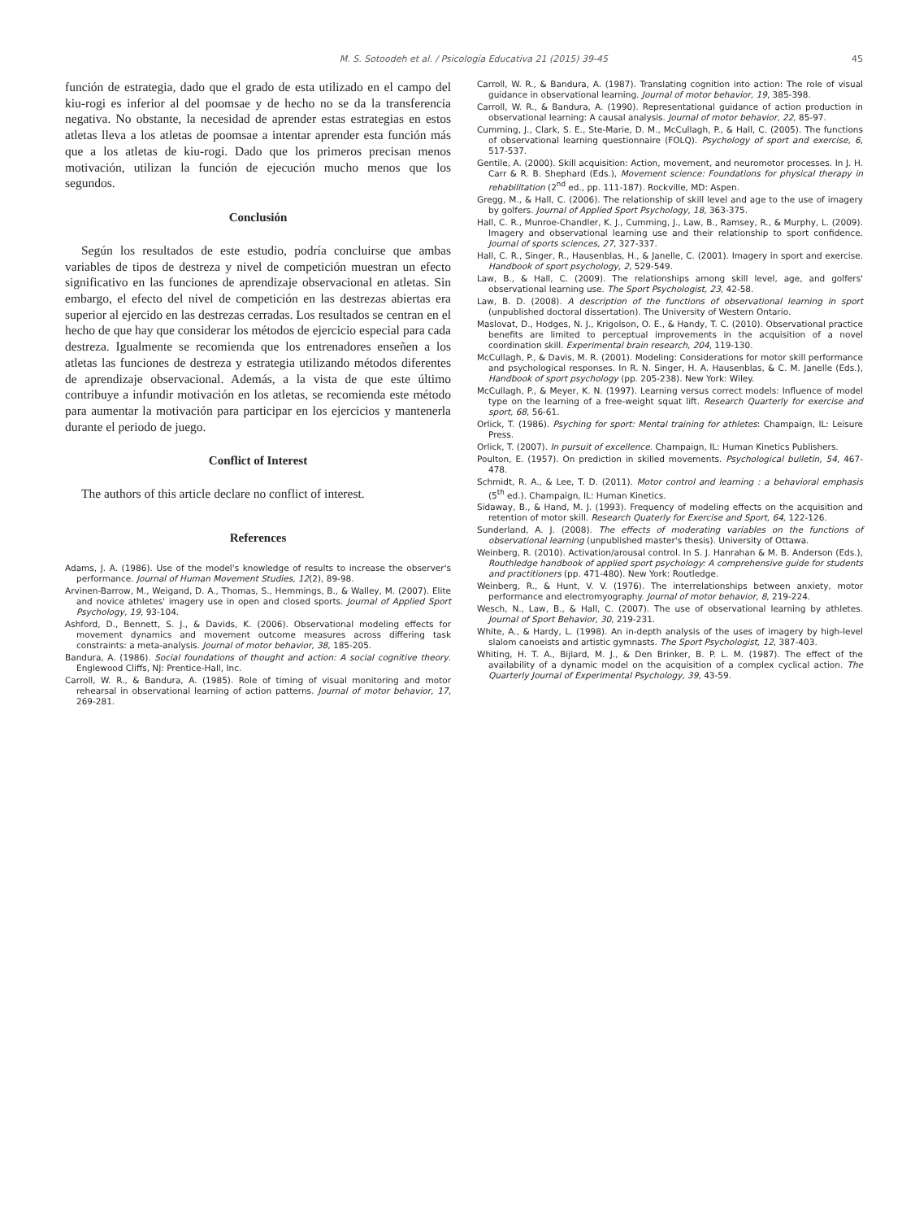M. S. Sotoodeh et al. / Psicología Educativa 21 (2015) 39-45 45
función de estrategia, dado que el grado de esta utilizado en el campo del kiu-rogi es inferior al del poomsae y de hecho no se da la transferencia negativa. No obstante, la necesidad de aprender estas estrategias en estos atletas lleva a los atletas de poomsae a intentar aprender esta función más que a los atletas de kiu-rogi. Dado que los primeros precisan menos motivación, utilizan la función de ejecución mucho menos que los segundos.
Conclusión
Según los resultados de este estudio, podría concluirse que ambas variables de tipos de destreza y nivel de competición muestran un efecto significativo en las funciones de aprendizaje observacional en atletas. Sin embargo, el efecto del nivel de competición en las destrezas abiertas era superior al ejercido en las destrezas cerradas. Los resultados se centran en el hecho de que hay que considerar los métodos de ejercicio especial para cada destreza. Igualmente se recomienda que los entrenadores enseñen a los atletas las funciones de destreza y estrategia utilizando métodos diferentes de aprendizaje observacional. Además, a la vista de que este último contribuye a infundir motivación en los atletas, se recomienda este método para aumentar la motivación para participar en los ejercicios y mantenerla durante el periodo de juego.
Conflict of Interest
The authors of this article declare no conflict of interest.
References
Adams, J. A. (1986). Use of the model's knowledge of results to increase the observer's performance. Journal of Human Movement Studies, 12(2), 89-98.
Arvinen-Barrow, M., Weigand, D. A., Thomas, S., Hemmings, B., & Walley, M. (2007). Elite and novice athletes' imagery use in open and closed sports. Journal of Applied Sport Psychology, 19, 93-104.
Ashford, D., Bennett, S. J., & Davids, K. (2006). Observational modeling effects for movement dynamics and movement outcome measures across differing task constraints: a meta-analysis. Journal of motor behavior, 38, 185-205.
Bandura, A. (1986). Social foundations of thought and action: A social cognitive theory. Englewood Cliffs, NJ: Prentice-Hall, Inc.
Carroll, W. R., & Bandura, A. (1985). Role of timing of visual monitoring and motor rehearsal in observational learning of action patterns. Journal of motor behavior, 17, 269-281.
Carroll, W. R., & Bandura, A. (1987). Translating cognition into action: The role of visual guidance in observational learning. Journal of motor behavior, 19, 385-398.
Carroll, W. R., & Bandura, A. (1990). Representational guidance of action production in observational learning: A causal analysis. Journal of motor behavior, 22, 85-97.
Cumming, J., Clark, S. E., Ste-Marie, D. M., McCullagh, P., & Hall, C. (2005). The functions of observational learning questionnaire (FOLQ). Psychology of sport and exercise, 6, 517-537.
Gentile, A. (2000). Skill acquisition: Action, movement, and neuromotor processes. In J. H. Carr & R. B. Shephard (Eds.), Movement science: Foundations for physical therapy in rehabilitation (2<sup>nd</sup> ed., pp. 111-187). Rockville, MD: Aspen.
Gregg, M., & Hall, C. (2006). The relationship of skill level and age to the use of imagery by golfers. Journal of Applied Sport Psychology, 18, 363-375.
Hall, C. R., Munroe-Chandler, K. J., Cumming, J., Law, B., Ramsey, R., & Murphy, L. (2009). Imagery and observational learning use and their relationship to sport confidence. Journal of sports sciences, 27, 327-337.
Hall, C. R., Singer, R., Hausenblas, H., & Janelle, C. (2001). Imagery in sport and exercise. Handbook of sport psychology, 2, 529-549.
Law, B., & Hall, C. (2009). The relationships among skill level, age, and golfers' observational learning use. The Sport Psychologist, 23, 42-58.
Law, B. D. (2008). A description of the functions of observational learning in sport (unpublished doctoral dissertation). The University of Western Ontario.
Maslovat, D., Hodges, N. J., Krigolson, O. E., & Handy, T. C. (2010). Observational practice benefits are limited to perceptual improvements in the acquisition of a novel coordination skill. Experimental brain research, 204, 119-130.
McCullagh, P., & Davis, M. R. (2001). Modeling: Considerations for motor skill performance and psychological responses. In R. N. Singer, H. A. Hausenblas, & C. M. Janelle (Eds.), Handbook of sport psychology (pp. 205-238). New York: Wiley.
McCullagh, P., & Meyer, K. N. (1997). Learning versus correct models: Influence of model type on the learning of a free-weight squat lift. Research Quarterly for exercise and sport, 68, 56-61.
Orlick, T. (1986). Psyching for sport: Mental training for athletes: Champaign, IL: Leisure Press.
Orlick, T. (2007). In pursuit of excellence. Champaign, IL: Human Kinetics Publishers.
Poulton, E. (1957). On prediction in skilled movements. Psychological bulletin, 54, 467-478.
Schmidt, R. A., & Lee, T. D. (2011). Motor control and learning : a behavioral emphasis (5<sup>th</sup> ed.). Champaign, IL: Human Kinetics.
Sidaway, B., & Hand, M. J. (1993). Frequency of modeling effects on the acquisition and retention of motor skill. Research Quaterly for Exercise and Sport, 64, 122-126.
Sunderland, A. J. (2008). The effects of moderating variables on the functions of observational learning (unpublished master's thesis). University of Ottawa.
Weinberg, R. (2010). Activation/arousal control. In S. J. Hanrahan & M. B. Anderson (Eds.), Routhledge handbook of applied sport psychology: A comprehensive guide for students and practitioners (pp. 471-480). New York: Routledge.
Weinberg, R., & Hunt, V. V. (1976). The interrelationships between anxiety, motor performance and electromyography. Journal of motor behavior, 8, 219-224.
Wesch, N., Law, B., & Hall, C. (2007). The use of observational learning by athletes. Journal of Sport Behavior, 30, 219-231.
White, A., & Hardy, L. (1998). An in-depth analysis of the uses of imagery by high-level slalom canoeists and artistic gymnasts. The Sport Psychologist, 12, 387-403.
Whiting, H. T. A., Bijlard, M. J., & Den Brinker, B. P. L. M. (1987). The effect of the availability of a dynamic model on the acquisition of a complex cyclical action. The Quarterly Journal of Experimental Psychology, 39, 43-59.